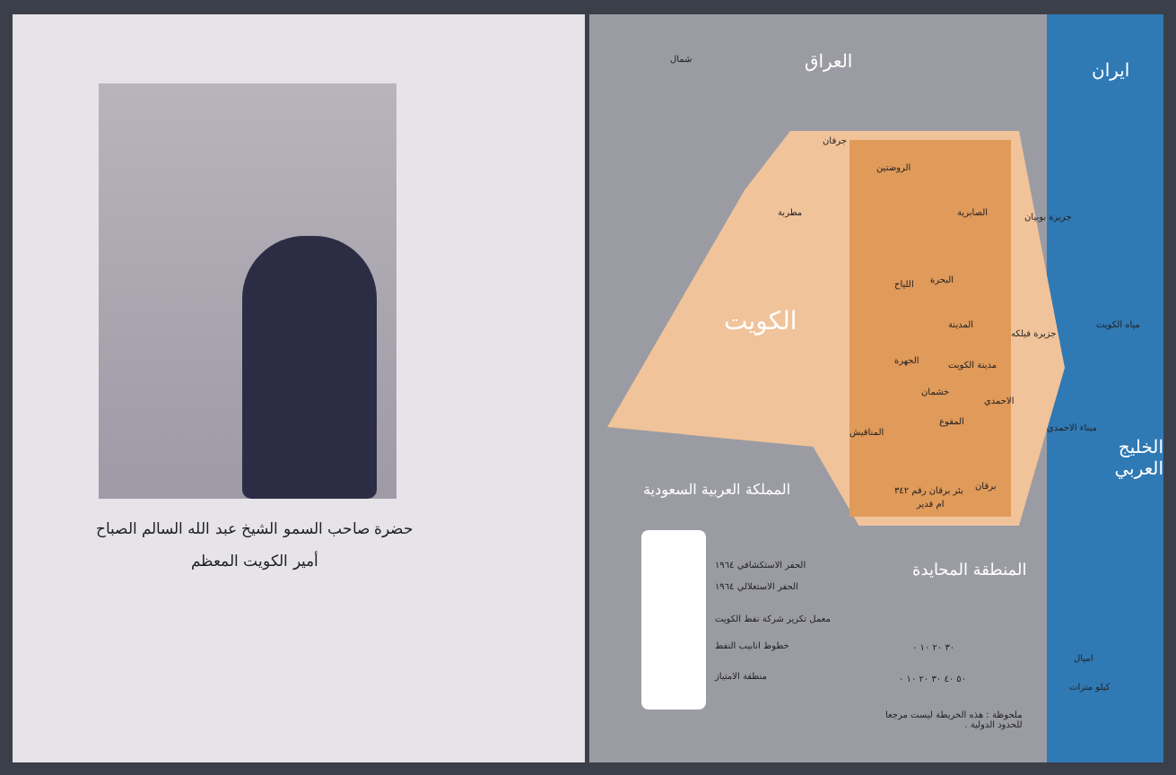حضرة صاحب السمو الشيخ عبد الله السالم الصباح
أمير الكويت المعظم
شمال العراق ايران
جرفان
الروضتين
الصابرية جزيرة بوبيان
مطربة
البحرة
اللياح
الكويت المدينة
جزيرة فيلكه
الجهرة مدينة الكويت
مياه الكويت
خشمان
الاحمدي
المقوع
المناقيش ميناء الاحمدي
الخليج العربي
بئر برقان رقم ٣٤٢ برقان
ام قدير
المملكة العربية السعودية
المنطقة المحايدة
الحفر الاستكشافي ١٩٦٤
الحفر الاستغلالي ١٩٦٤
معمل تكرير شركة نفط الكويت
خطوط انابيب النفط
منطقة الامتياز
٣٠ ٢٠ ١٠ ٠
اميال
٥٠ ٤٠ ٣٠ ٢٠ ١٠ ٠
كيلو مترات
ملحوظة : هذه الخريطة ليست مرجعا
للحدود الدولية .